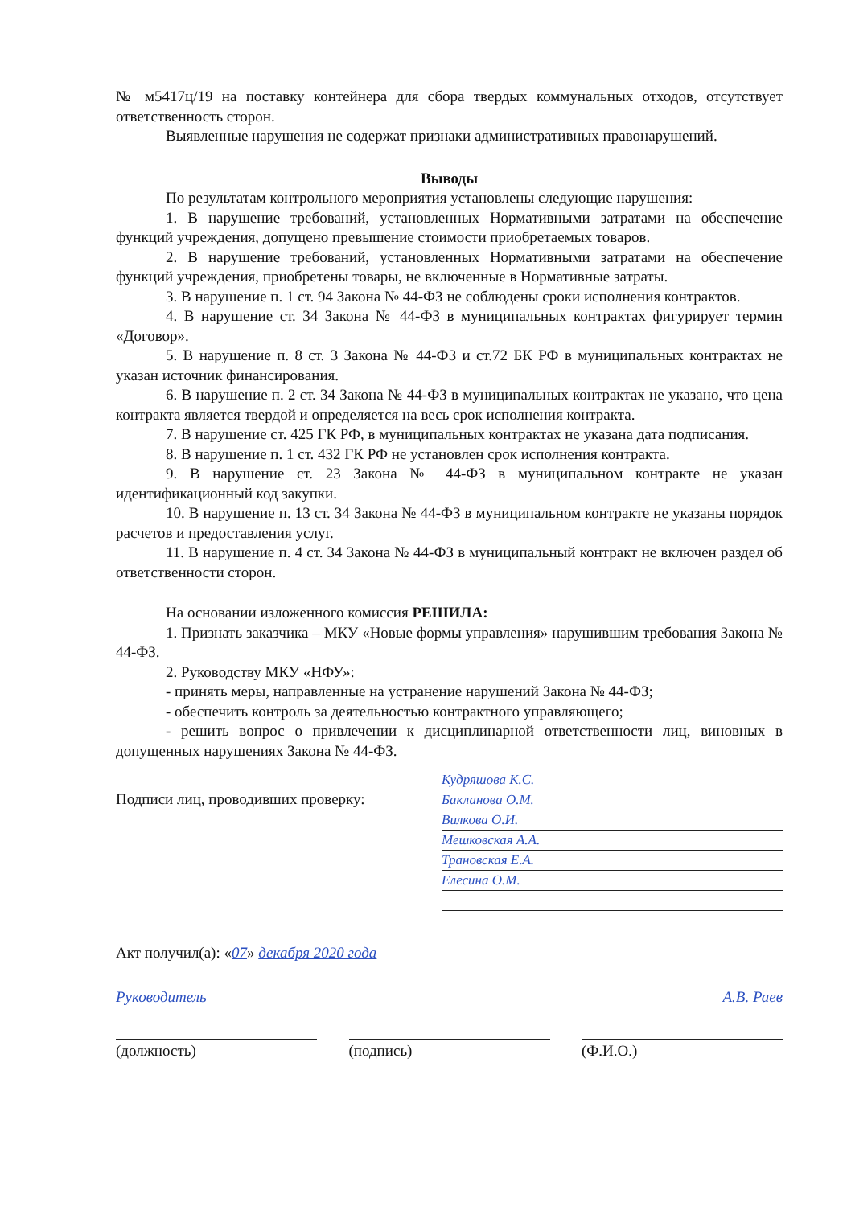№ м5417ц/19 на поставку контейнера для сбора твердых коммунальных отходов, отсутствует ответственность сторон.
Выявленные нарушения не содержат признаки административных правонарушений.
Выводы
По результатам контрольного мероприятия установлены следующие нарушения:
1. В нарушение требований, установленных Нормативными затратами на обеспечение функций учреждения, допущено превышение стоимости приобретаемых товаров.
2. В нарушение требований, установленных Нормативными затратами на обеспечение функций учреждения, приобретены товары, не включенные в Нормативные затраты.
3. В нарушение п. 1 ст. 94 Закона № 44-ФЗ не соблюдены сроки исполнения контрактов.
4. В нарушение ст. 34 Закона № 44-ФЗ в муниципальных контрактах фигурирует термин «Договор».
5. В нарушение п. 8 ст. 3 Закона № 44-ФЗ и ст.72 БК РФ в муниципальных контрактах не указан источник финансирования.
6. В нарушение п. 2 ст. 34 Закона № 44-ФЗ в муниципальных контрактах не указано, что цена контракта является твердой и определяется на весь срок исполнения контракта.
7. В нарушение ст. 425 ГК РФ, в муниципальных контрактах не указана дата подписания.
8. В нарушение п. 1 ст. 432 ГК РФ не установлен срок исполнения контракта.
9. В нарушение ст. 23 Закона № 44-ФЗ в муниципальном контракте не указан идентификационный код закупки.
10. В нарушение п. 13 ст. 34 Закона № 44-ФЗ в муниципальном контракте не указаны порядок расчетов и предоставления услуг.
11. В нарушение п. 4 ст. 34 Закона № 44-ФЗ в муниципальный контракт не включен раздел об ответственности сторон.
На основании изложенного комиссия РЕШИЛА:
1. Признать заказчика – МКУ «Новые формы управления» нарушившим требования Закона № 44-ФЗ.
2. Руководству МКУ «НФУ»:
- принять меры, направленные на устранение нарушений Закона № 44-ФЗ;
- обеспечить контроль за деятельностью контрактного управляющего;
- решить вопрос о привлечении к дисциплинарной ответственности лиц, виновных в допущенных нарушениях Закона № 44-ФЗ.
Подписи лиц, проводивших проверку:
Кудряшова К.С.
Бакланова О.М.
Вилкова О.И.
Мешковская А.А.
Трановская Е.А.
Елесина О.М.
Акт получил(а): «07» декабря 2020 года
Руководитель А.В. Раев
(должность) (подпись) (Ф.И.О.)